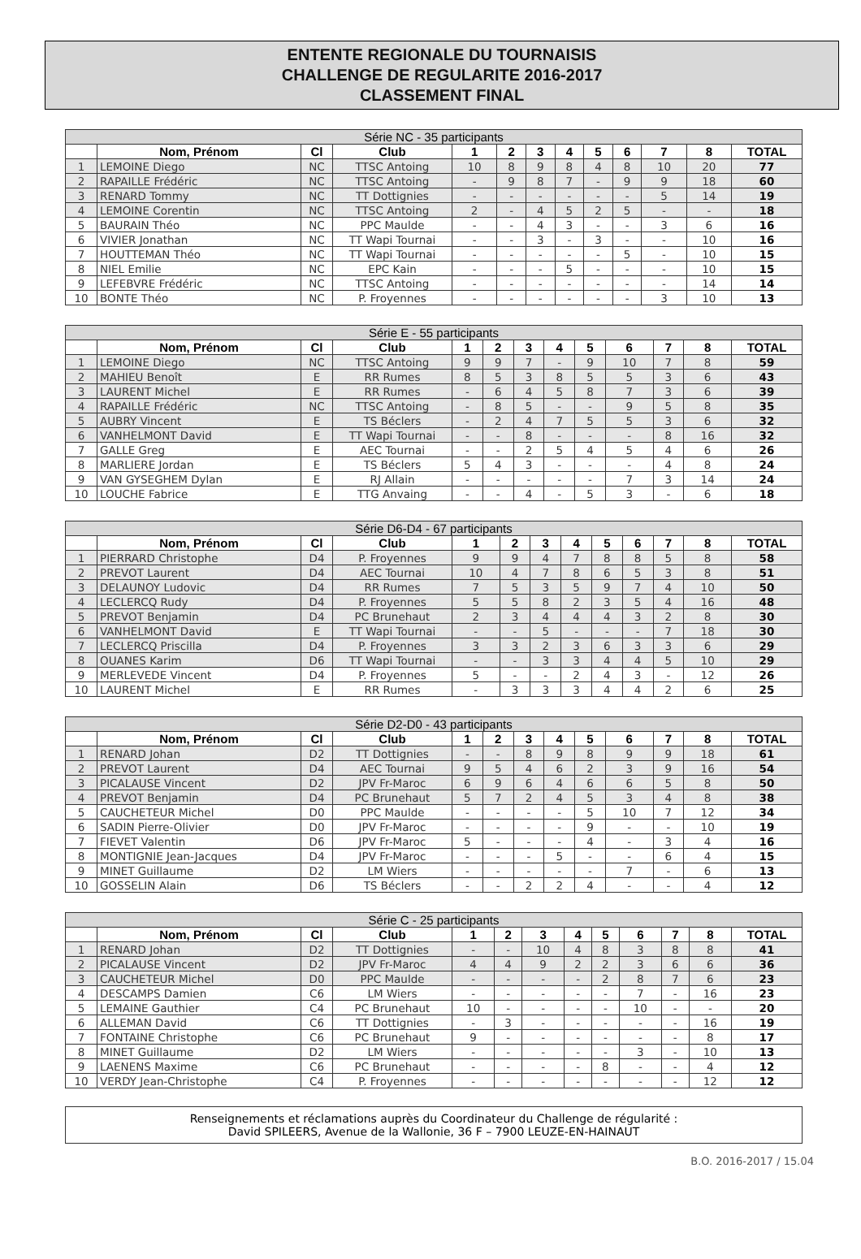ENTENTE REGIONALE DU TOURNAISIS
CHALLENGE DE REGULARITE 2016-2017
CLASSEMENT FINAL
| Série NC - 35 participants | | | | | | | | | | | | |
| --- | --- | --- | --- | --- | --- | --- | --- | --- | --- | --- | --- | --- |
| | Nom, Prénom | Cl | Club | 1 | 2 | 3 | 4 | 5 | 6 | 7 | 8 | TOTAL |
| 1 | LEMOINE Diego | NC | TTSC Antoing | 10 | 8 | 9 | 8 | 4 | 8 | 10 | 20 | 77 |
| 2 | RAPAILLE Frédéric | NC | TTSC Antoing | - | 9 | 8 | 7 | - | 9 | 9 | 18 | 60 |
| 3 | RENARD Tommy | NC | TT Dottignies | - | - | - | - | - | - | 5 | 14 | 19 |
| 4 | LEMOINE Corentin | NC | TTSC Antoing | 2 | - | 4 | 5 | 2 | 5 | - | - | 18 |
| 5 | BAURAIN Théo | NC | PPC Maulde | - | - | 4 | 3 | - | - | 3 | 6 | 16 |
| 6 | VIVIER Jonathan | NC | TT Wapi Tournai | - | - | 3 | - | 3 | - | - | 10 | 16 |
| 7 | HOUTTEMAN Théo | NC | TT Wapi Tournai | - | - | - | - | - | 5 | - | 10 | 15 |
| 8 | NIEL Emilie | NC | EPC Kain | - | - | - | 5 | - | - | - | 10 | 15 |
| 9 | LEFEBVRE Frédéric | NC | TTSC Antoing | - | - | - | - | - | - | - | 14 | 14 |
| 10 | BONTE Théo | NC | P. Froyennes | - | - | - | - | - | - | 3 | 10 | 13 |
| Série E - 55 participants | | | | | | | | | | | | |
| --- | --- | --- | --- | --- | --- | --- | --- | --- | --- | --- | --- | --- |
| | Nom, Prénom | Cl | Club | 1 | 2 | 3 | 4 | 5 | 6 | 7 | 8 | TOTAL |
| 1 | LEMOINE Diego | NC | TTSC Antoing | 9 | 9 | 7 | - | 9 | 10 | 7 | 8 | 59 |
| 2 | MAHIEU Benoît | E | RR Rumes | 8 | 5 | 3 | 8 | 5 | 5 | 3 | 6 | 43 |
| 3 | LAURENT Michel | E | RR Rumes | - | 6 | 4 | 5 | 8 | 7 | 3 | 6 | 39 |
| 4 | RAPAILLE Frédéric | NC | TTSC Antoing | - | 8 | 5 | - | - | 9 | 5 | 8 | 35 |
| 5 | AUBRY Vincent | E | TS Béclers | - | 2 | 4 | 7 | 5 | 5 | 3 | 6 | 32 |
| 6 | VANHELMONT David | E | TT Wapi Tournai | - | - | 8 | - | - | - | 8 | 16 | 32 |
| 7 | GALLE Greg | E | AEC Tournai | - | - | 2 | 5 | 4 | 5 | 4 | 6 | 26 |
| 8 | MARLIERE Jordan | E | TS Béclers | 5 | 4 | 3 | - | - | - | 4 | 8 | 24 |
| 9 | VAN GYSEGHEM Dylan | E | RJ Allain | - | - | - | - | - | 7 | 3 | 14 | 24 |
| 10 | LOUCHE Fabrice | E | TTG Anvaing | - | - | 4 | - | 5 | 3 | - | 6 | 18 |
| Série D6-D4 - 67 participants | | | | | | | | | | | | |
| --- | --- | --- | --- | --- | --- | --- | --- | --- | --- | --- | --- | --- |
| | Nom, Prénom | Cl | Club | 1 | 2 | 3 | 4 | 5 | 6 | 7 | 8 | TOTAL |
| 1 | PIERRARD Christophe | D4 | P. Froyennes | 9 | 9 | 4 | 7 | 8 | 8 | 5 | 8 | 58 |
| 2 | PREVOT Laurent | D4 | AEC Tournai | 10 | 4 | 7 | 8 | 6 | 5 | 3 | 8 | 51 |
| 3 | DELAUNOY Ludovic | D4 | RR Rumes | 7 | 5 | 3 | 5 | 9 | 7 | 4 | 10 | 50 |
| 4 | LECLERCQ Rudy | D4 | P. Froyennes | 5 | 5 | 8 | 2 | 3 | 5 | 4 | 16 | 48 |
| 5 | PREVOT Benjamin | D4 | PC Brunehaut | 2 | 3 | 4 | 4 | 4 | 3 | 2 | 8 | 30 |
| 6 | VANHELMONT David | E | TT Wapi Tournai | - | - | 5 | - | - | - | 7 | 18 | 30 |
| 7 | LECLERCQ Priscilla | D4 | P. Froyennes | 3 | 3 | 2 | 3 | 6 | 3 | 3 | 6 | 29 |
| 8 | OUANES Karim | D6 | TT Wapi Tournai | - | - | 3 | 3 | 4 | 4 | 5 | 10 | 29 |
| 9 | MERLEVEDE Vincent | D4 | P. Froyennes | 5 | - | - | 2 | 4 | 3 | - | 12 | 26 |
| 10 | LAURENT Michel | E | RR Rumes | - | 3 | 3 | 3 | 4 | 4 | 2 | 6 | 25 |
| Série D2-D0 - 43 participants | | | | | | | | | | | | |
| --- | --- | --- | --- | --- | --- | --- | --- | --- | --- | --- | --- | --- |
| | Nom, Prénom | Cl | Club | 1 | 2 | 3 | 4 | 5 | 6 | 7 | 8 | TOTAL |
| 1 | RENARD Johan | D2 | TT Dottignies | - | - | 8 | 9 | 8 | 9 | 9 | 18 | 61 |
| 2 | PREVOT Laurent | D4 | AEC Tournai | 9 | 5 | 4 | 6 | 2 | 3 | 9 | 16 | 54 |
| 3 | PICALAUSE Vincent | D2 | JPV Fr-Maroc | 6 | 9 | 6 | 4 | 6 | 6 | 5 | 8 | 50 |
| 4 | PREVOT Benjamin | D4 | PC Brunehaut | 5 | 7 | 2 | 4 | 5 | 3 | 4 | 8 | 38 |
| 5 | CAUCHETEUR Michel | D0 | PPC Maulde | - | - | - | - | 5 | 10 | 7 | 12 | 34 |
| 6 | SADIN Pierre-Olivier | D0 | JPV Fr-Maroc | - | - | - | - | 9 | - | - | 10 | 19 |
| 7 | FIEVET Valentin | D6 | JPV Fr-Maroc | 5 | - | - | - | 4 | - | 3 | 4 | 16 |
| 8 | MONTIGNIE Jean-Jacques | D4 | JPV Fr-Maroc | - | - | - | 5 | - | - | 6 | 4 | 15 |
| 9 | MINET Guillaume | D2 | LM Wiers | - | - | - | - | - | 7 | - | 6 | 13 |
| 10 | GOSSELIN Alain | D6 | TS Béclers | - | - | 2 | 2 | 4 | - | - | 4 | 12 |
| Série C - 25 participants | | | | | | | | | | | | |
| --- | --- | --- | --- | --- | --- | --- | --- | --- | --- | --- | --- | --- |
| | Nom, Prénom | Cl | Club | 1 | 2 | 3 | 4 | 5 | 6 | 7 | 8 | TOTAL |
| 1 | RENARD Johan | D2 | TT Dottignies | - | - | 10 | 4 | 8 | 3 | 8 | 8 | 41 |
| 2 | PICALAUSE Vincent | D2 | JPV Fr-Maroc | 4 | 4 | 9 | 2 | 2 | 3 | 6 | 6 | 36 |
| 3 | CAUCHETEUR Michel | D0 | PPC Maulde | - | - | - | - | 2 | 8 | 7 | 6 | 23 |
| 4 | DESCAMPS Damien | C6 | LM Wiers | - | - | - | - | - | 7 | - | 16 | 23 |
| 5 | LEMAINE Gauthier | C4 | PC Brunehaut | 10 | - | - | - | - | 10 | - | - | 20 |
| 6 | ALLEMAN David | C6 | TT Dottignies | - | 3 | - | - | - | - | - | 16 | 19 |
| 7 | FONTAINE Christophe | C6 | PC Brunehaut | 9 | - | - | - | - | - | - | 8 | 17 |
| 8 | MINET Guillaume | D2 | LM Wiers | - | - | - | - | - | 3 | - | 10 | 13 |
| 9 | LAENENS Maxime | C6 | PC Brunehaut | - | - | - | - | 8 | - | - | 4 | 12 |
| 10 | VERDY Jean-Christophe | C4 | P. Froyennes | - | - | - | - | - | - | - | 12 | 12 |
Renseignements et réclamations auprès du Coordinateur du Challenge de régularité :
David SPILEERS, Avenue de la Wallonie, 36 F – 7900 LEUZE-EN-HAINAUT
B.O. 2016-2017 / 15.04